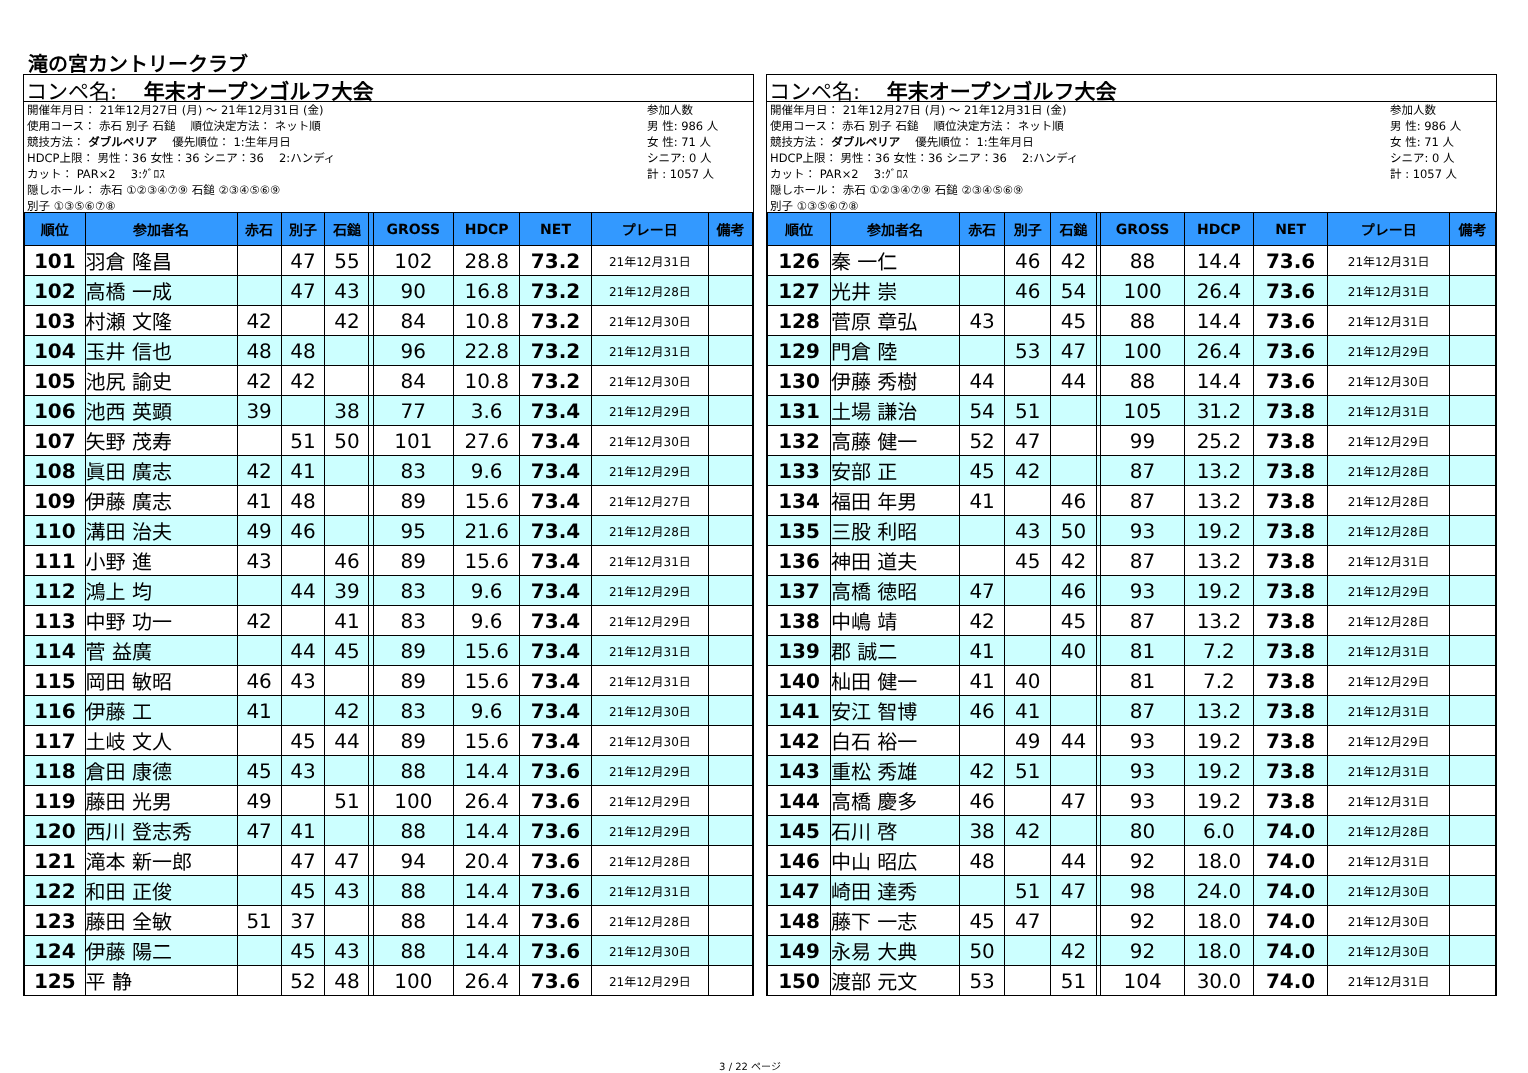滝の宮カントリークラブ
コンペ名: 年末オープンゴルフ大会
開催年月日： 21年12月27日 (月) ～ 21年12月31日 (金)
使用コース： 赤石 別子 石鎚 　順位決定方法： ネット順
競技方法： ダブルペリア 　優先順位： 1:生年月日
HDCP上限： 男性：36 女性：36 シニア：36 　2:ハンディ
カット： PAR×2 　3:ｸﾞﾛｽ
隠しホール： 赤石 ①②③④⑦⑨ 石鎚 ②③④⑤⑥⑨
別子 ①③⑤⑥⑦⑧
参加人数
男 性: 986 人
女 性: 71 人
シニア: 0 人
計 : 1057 人
| 順位 | 参加者名 | 赤石 | 別子 | 石鎚 | | GROSS | HDCP | NET | プレー日 | 備考 |
| --- | --- | --- | --- | --- | --- | --- | --- | --- | --- | --- |
| 101 | 羽倉 隆昌 | | 47 | 55 | | 102 | 28.8 | 73.2 | 21年12月31日 | |
| 102 | 高橋 一成 | | 47 | 43 | | 90 | 16.8 | 73.2 | 21年12月28日 | |
| 103 | 村瀬 文隆 | 42 | | 42 | | 84 | 10.8 | 73.2 | 21年12月30日 | |
| 104 | 玉井 信也 | 48 | 48 | | | 96 | 22.8 | 73.2 | 21年12月31日 | |
| 105 | 池尻 諭史 | 42 | 42 | | | 84 | 10.8 | 73.2 | 21年12月30日 | |
| 106 | 池西 英顕 | 39 | | 38 | | 77 | 3.6 | 73.4 | 21年12月29日 | |
| 107 | 矢野 茂寿 | | 51 | 50 | | 101 | 27.6 | 73.4 | 21年12月30日 | |
| 108 | 眞田 廣志 | 42 | 41 | | | 83 | 9.6 | 73.4 | 21年12月29日 | |
| 109 | 伊藤 廣志 | 41 | 48 | | | 89 | 15.6 | 73.4 | 21年12月27日 | |
| 110 | 溝田 治夫 | 49 | 46 | | | 95 | 21.6 | 73.4 | 21年12月28日 | |
| 111 | 小野 進 | 43 | | 46 | | 89 | 15.6 | 73.4 | 21年12月31日 | |
| 112 | 鴻上 均 | | 44 | 39 | | 83 | 9.6 | 73.4 | 21年12月29日 | |
| 113 | 中野 功一 | 42 | | 41 | | 83 | 9.6 | 73.4 | 21年12月29日 | |
| 114 | 菅 益廣 | | 44 | 45 | | 89 | 15.6 | 73.4 | 21年12月31日 | |
| 115 | 岡田 敏昭 | 46 | 43 | | | 89 | 15.6 | 73.4 | 21年12月31日 | |
| 116 | 伊藤 工 | 41 | | 42 | | 83 | 9.6 | 73.4 | 21年12月30日 | |
| 117 | 土岐 文人 | | 45 | 44 | | 89 | 15.6 | 73.4 | 21年12月30日 | |
| 118 | 倉田 康德 | 45 | 43 | | | 88 | 14.4 | 73.6 | 21年12月29日 | |
| 119 | 藤田 光男 | 49 | | 51 | | 100 | 26.4 | 73.6 | 21年12月29日 | |
| 120 | 西川 登志秀 | 47 | 41 | | | 88 | 14.4 | 73.6 | 21年12月29日 | |
| 121 | 滝本 新一郎 | | 47 | 47 | | 94 | 20.4 | 73.6 | 21年12月28日 | |
| 122 | 和田 正俊 | | 45 | 43 | | 88 | 14.4 | 73.6 | 21年12月31日 | |
| 123 | 藤田 全敏 | 51 | 37 | | | 88 | 14.4 | 73.6 | 21年12月28日 | |
| 124 | 伊藤 陽二 | | 45 | 43 | | 88 | 14.4 | 73.6 | 21年12月30日 | |
| 125 | 平 静 | | 52 | 48 | | 100 | 26.4 | 73.6 | 21年12月29日 | |
コンペ名: 年末オープンゴルフ大会
開催年月日： 21年12月27日 (月) ～ 21年12月31日 (金)
使用コース： 赤石 別子 石鎚 　順位決定方法： ネット順
競技方法： ダブルペリア 　優先順位： 1:生年月日
HDCP上限： 男性：36 女性：36 シニア：36 　2:ハンディ
カット： PAR×2 　3:ｸﾞﾛｽ
隠しホール： 赤石 ①②③④⑦⑨ 石鎚 ②③④⑤⑥⑨
別子 ①③⑤⑥⑦⑧
参加人数
男 性: 986 人
女 性: 71 人
シニア: 0 人
計 : 1057 人
| 順位 | 参加者名 | 赤石 | 別子 | 石鎚 | | GROSS | HDCP | NET | プレー日 | 備考 |
| --- | --- | --- | --- | --- | --- | --- | --- | --- | --- | --- |
| 126 | 秦 一仁 | | 46 | 42 | | 88 | 14.4 | 73.6 | 21年12月31日 | |
| 127 | 光井 崇 | | 46 | 54 | | 100 | 26.4 | 73.6 | 21年12月31日 | |
| 128 | 菅原 章弘 | 43 | | 45 | | 88 | 14.4 | 73.6 | 21年12月31日 | |
| 129 | 門倉 陸 | | 53 | 47 | | 100 | 26.4 | 73.6 | 21年12月29日 | |
| 130 | 伊藤 秀樹 | 44 | | 44 | | 88 | 14.4 | 73.6 | 21年12月30日 | |
| 131 | 土場 謙治 | 54 | 51 | | | 105 | 31.2 | 73.8 | 21年12月31日 | |
| 132 | 高藤 健一 | 52 | 47 | | | 99 | 25.2 | 73.8 | 21年12月29日 | |
| 133 | 安部 正 | 45 | 42 | | | 87 | 13.2 | 73.8 | 21年12月28日 | |
| 134 | 福田 年男 | 41 | | 46 | | 87 | 13.2 | 73.8 | 21年12月28日 | |
| 135 | 三股 利昭 | | 43 | 50 | | 93 | 19.2 | 73.8 | 21年12月28日 | |
| 136 | 神田 道夫 | | 45 | 42 | | 87 | 13.2 | 73.8 | 21年12月31日 | |
| 137 | 高橋 徳昭 | 47 | | 46 | | 93 | 19.2 | 73.8 | 21年12月29日 | |
| 138 | 中嶋 靖 | 42 | | 45 | | 87 | 13.2 | 73.8 | 21年12月28日 | |
| 139 | 郡 誠二 | 41 | | 40 | | 81 | 7.2 | 73.8 | 21年12月31日 | |
| 140 | 杣田 健一 | 41 | 40 | | | 81 | 7.2 | 73.8 | 21年12月29日 | |
| 141 | 安江 智博 | 46 | 41 | | | 87 | 13.2 | 73.8 | 21年12月31日 | |
| 142 | 白石 裕一 | | 49 | 44 | | 93 | 19.2 | 73.8 | 21年12月29日 | |
| 143 | 重松 秀雄 | 42 | 51 | | | 93 | 19.2 | 73.8 | 21年12月31日 | |
| 144 | 高橋 慶多 | 46 | | 47 | | 93 | 19.2 | 73.8 | 21年12月31日 | |
| 145 | 石川 啓 | 38 | 42 | | | 80 | 6.0 | 74.0 | 21年12月28日 | |
| 146 | 中山 昭広 | 48 | | 44 | | 92 | 18.0 | 74.0 | 21年12月31日 | |
| 147 | 崎田 達秀 | | 51 | 47 | | 98 | 24.0 | 74.0 | 21年12月30日 | |
| 148 | 藤下 一志 | 45 | 47 | | | 92 | 18.0 | 74.0 | 21年12月30日 | |
| 149 | 永易 大典 | 50 | | 42 | | 92 | 18.0 | 74.0 | 21年12月30日 | |
| 150 | 渡部 元文 | 53 | | 51 | | 104 | 30.0 | 74.0 | 21年12月31日 | |
3 / 22 ページ